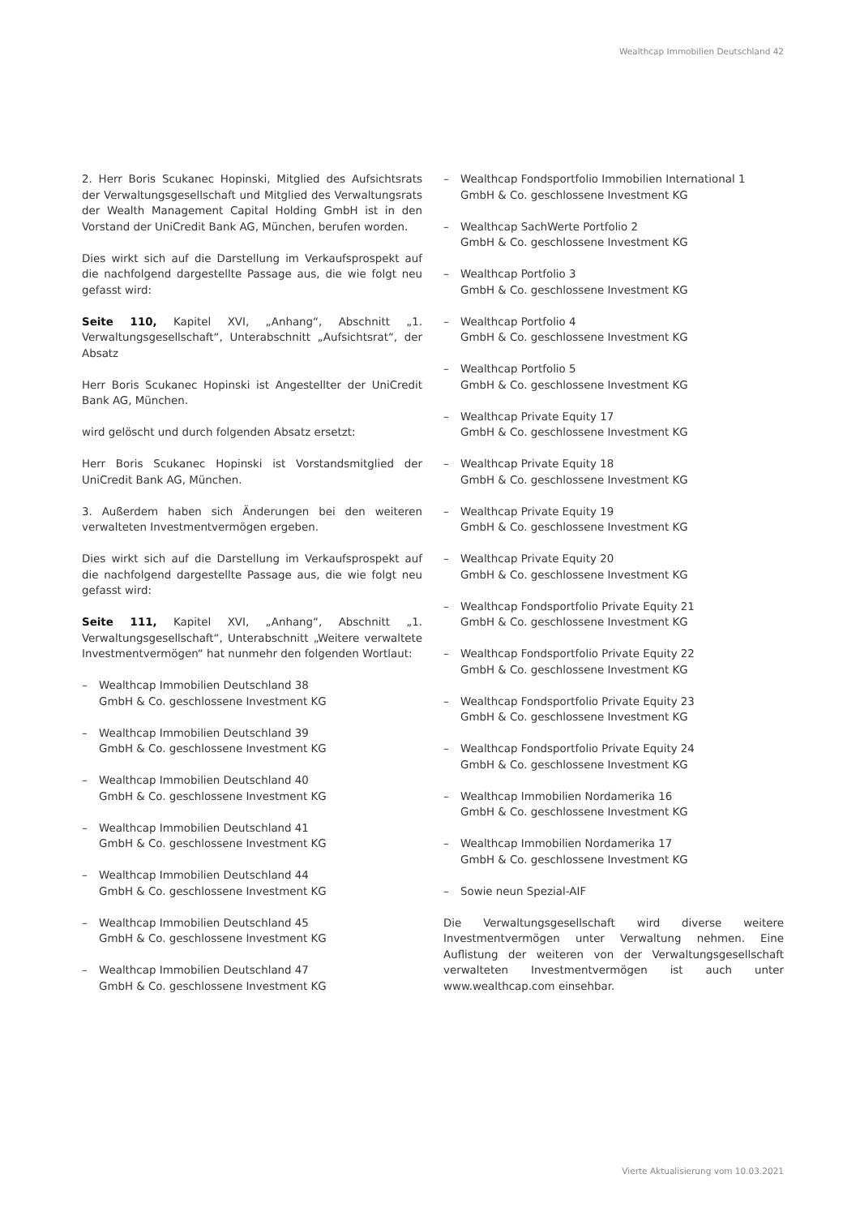Wealthcap Immobilien Deutschland 42
2. Herr Boris Scukanec Hopinski, Mitglied des Aufsichtsrats der Verwaltungsgesellschaft und Mitglied des Verwaltungsrats der Wealth Management Capital Holding GmbH ist in den Vorstand der UniCredit Bank AG, München, berufen worden.
Dies wirkt sich auf die Darstellung im Verkaufsprospekt auf die nachfolgend dargestellte Passage aus, die wie folgt neu gefasst wird:
Seite 110, Kapitel XVI, „Anhang“, Abschnitt „1. Verwaltungsgesellschaft“, Unterabschnitt „Aufsichtsrat“, der Absatz
Herr Boris Scukanec Hopinski ist Angestellter der UniCredit Bank AG, München.
wird gelöscht und durch folgenden Absatz ersetzt:
Herr Boris Scukanec Hopinski ist Vorstandsmitglied der UniCredit Bank AG, München.
3. Außerdem haben sich Änderungen bei den weiteren verwalteten Investmentvermögen ergeben.
Dies wirkt sich auf die Darstellung im Verkaufsprospekt auf die nachfolgend dargestellte Passage aus, die wie folgt neu gefasst wird:
Seite 111, Kapitel XVI, „Anhang“, Abschnitt „1. Verwaltungsgesellschaft“, Unterabschnitt „Weitere verwaltete Investmentvermögen“ hat nunmehr den folgenden Wortlaut:
– Wealthcap Immobilien Deutschland 38
GmbH & Co. geschlossene Investment KG
– Wealthcap Immobilien Deutschland 39
GmbH & Co. geschlossene Investment KG
– Wealthcap Immobilien Deutschland 40
GmbH & Co. geschlossene Investment KG
– Wealthcap Immobilien Deutschland 41
GmbH & Co. geschlossene Investment KG
– Wealthcap Immobilien Deutschland 44
GmbH & Co. geschlossene Investment KG
– Wealthcap Immobilien Deutschland 45
GmbH & Co. geschlossene Investment KG
– Wealthcap Immobilien Deutschland 47
GmbH & Co. geschlossene Investment KG
– Wealthcap Fondsportfolio Immobilien International 1
GmbH & Co. geschlossene Investment KG
– Wealthcap SachWerte Portfolio 2
GmbH & Co. geschlossene Investment KG
– Wealthcap Portfolio 3
GmbH & Co. geschlossene Investment KG
– Wealthcap Portfolio 4
GmbH & Co. geschlossene Investment KG
– Wealthcap Portfolio 5
GmbH & Co. geschlossene Investment KG
– Wealthcap Private Equity 17
GmbH & Co. geschlossene Investment KG
– Wealthcap Private Equity 18
GmbH & Co. geschlossene Investment KG
– Wealthcap Private Equity 19
GmbH & Co. geschlossene Investment KG
– Wealthcap Private Equity 20
GmbH & Co. geschlossene Investment KG
– Wealthcap Fondsportfolio Private Equity 21
GmbH & Co. geschlossene Investment KG
– Wealthcap Fondsportfolio Private Equity 22
GmbH & Co. geschlossene Investment KG
– Wealthcap Fondsportfolio Private Equity 23
GmbH & Co. geschlossene Investment KG
– Wealthcap Fondsportfolio Private Equity 24
GmbH & Co. geschlossene Investment KG
– Wealthcap Immobilien Nordamerika 16
GmbH & Co. geschlossene Investment KG
– Wealthcap Immobilien Nordamerika 17
GmbH & Co. geschlossene Investment KG
– Sowie neun Spezial-AIF
Die Verwaltungsgesellschaft wird diverse weitere Investmentvermögen unter Verwaltung nehmen. Eine Auflistung der weiteren von der Verwaltungsgesellschaft verwalteten Investmentvermögen ist auch unter www.wealthcap.com einsehbar.
Vierte Aktualisierung vom 10.03.2021